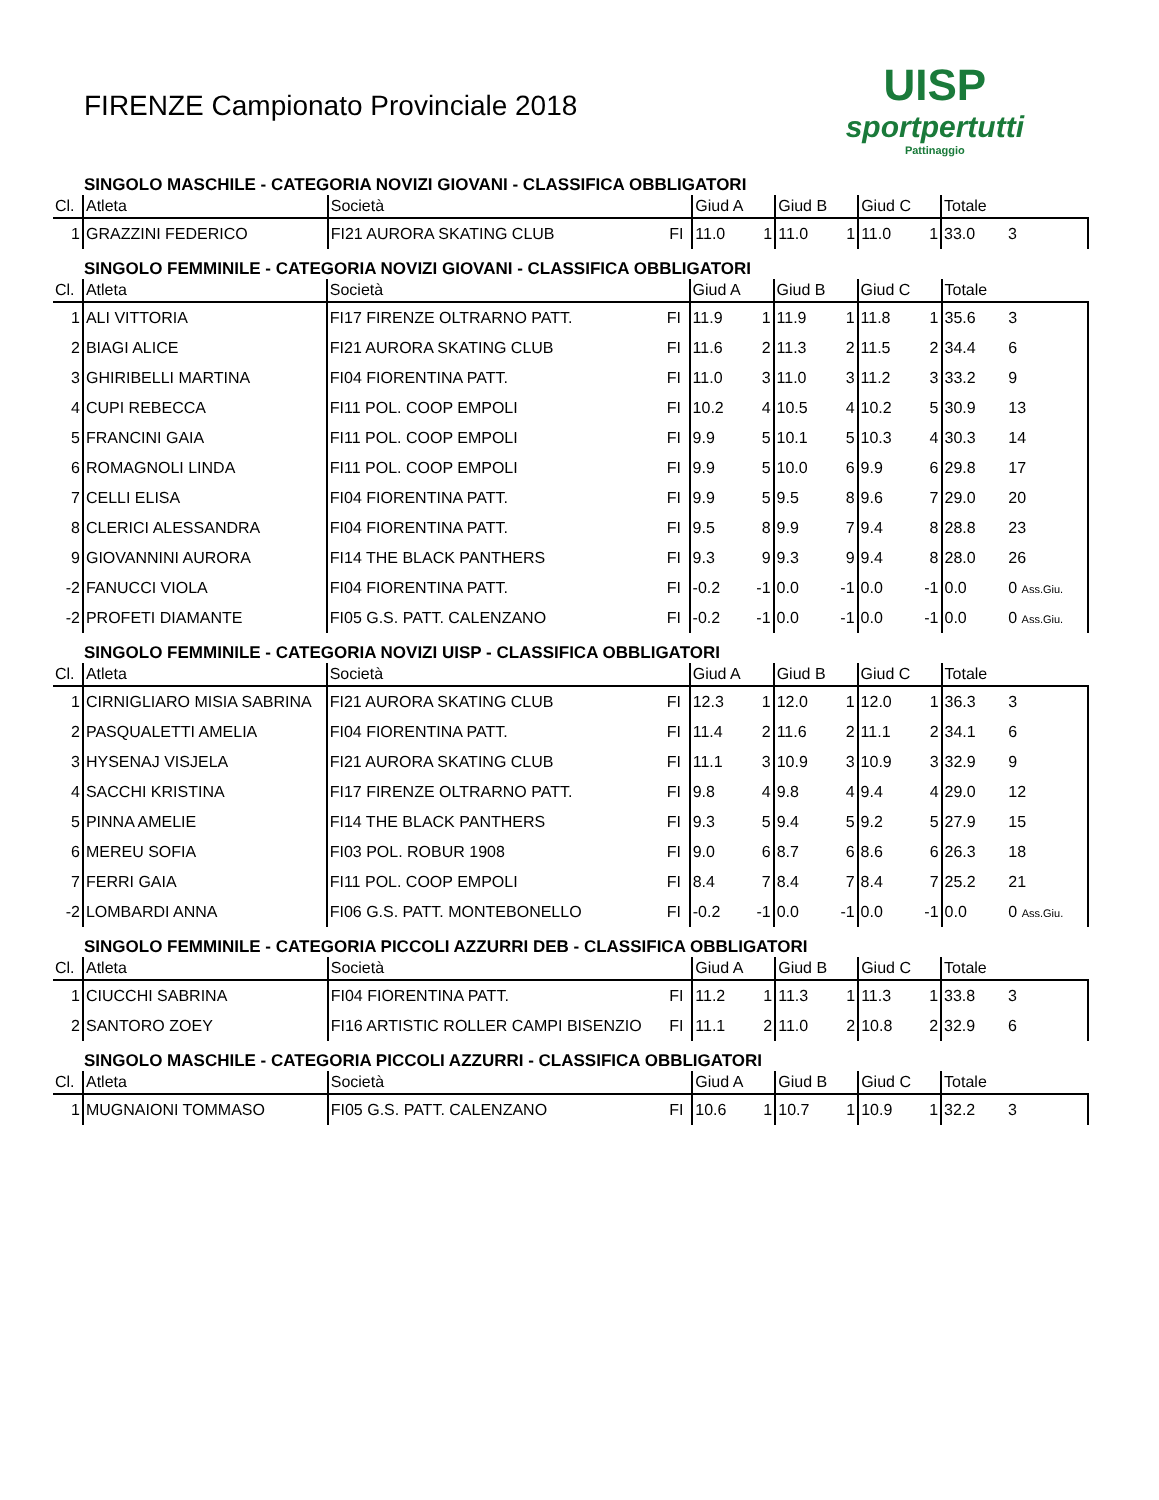FIRENZE Campionato Provinciale 2018
UISP
sportpertutti
Pattinaggio
SINGOLO MASCHILE - CATEGORIA NOVIZI GIOVANI - CLASSIFICA OBBLIGATORI
| Cl. | Atleta | Società | | Giud A | | Giud B | | Giud C | | Totale | |
| --- | --- | --- | --- | --- | --- | --- | --- | --- | --- | --- | --- |
| 1 | GRAZZINI FEDERICO | FI21 AURORA SKATING CLUB | FI | 11.0 | 1 | 11.0 | 1 | 11.0 | 1 | 33.0 | 3 |
SINGOLO FEMMINILE - CATEGORIA NOVIZI GIOVANI - CLASSIFICA OBBLIGATORI
| Cl. | Atleta | Società | | Giud A | | Giud B | | Giud C | | Totale | |
| --- | --- | --- | --- | --- | --- | --- | --- | --- | --- | --- | --- |
| 1 | ALI VITTORIA | FI17 FIRENZE OLTRARNO PATT. | FI | 11.9 | 1 | 11.9 | 1 | 11.8 | 1 | 35.6 | 3 |
| 2 | BIAGI ALICE | FI21 AURORA SKATING CLUB | FI | 11.6 | 2 | 11.3 | 2 | 11.5 | 2 | 34.4 | 6 |
| 3 | GHIRIBELLI MARTINA | FI04 FIORENTINA PATT. | FI | 11.0 | 3 | 11.0 | 3 | 11.2 | 3 | 33.2 | 9 |
| 4 | CUPI REBECCA | FI11 POL. COOP EMPOLI | FI | 10.2 | 4 | 10.5 | 4 | 10.2 | 5 | 30.9 | 13 |
| 5 | FRANCINI GAIA | FI11 POL. COOP EMPOLI | FI | 9.9 | 5 | 10.1 | 5 | 10.3 | 4 | 30.3 | 14 |
| 6 | ROMAGNOLI LINDA | FI11 POL. COOP EMPOLI | FI | 9.9 | 5 | 10.0 | 6 | 9.9 | 6 | 29.8 | 17 |
| 7 | CELLI ELISA | FI04 FIORENTINA PATT. | FI | 9.9 | 5 | 9.5 | 8 | 9.6 | 7 | 29.0 | 20 |
| 8 | CLERICI ALESSANDRA | FI04 FIORENTINA PATT. | FI | 9.5 | 8 | 9.9 | 7 | 9.4 | 8 | 28.8 | 23 |
| 9 | GIOVANNINI AURORA | FI14 THE BLACK PANTHERS | FI | 9.3 | 9 | 9.3 | 9 | 9.4 | 8 | 28.0 | 26 |
| -2 | FANUCCI VIOLA | FI04 FIORENTINA PATT. | FI | -0.2 | -1 | 0.0 | -1 | 0.0 | -1 | 0.0 | 0 Ass.Giu. |
| -2 | PROFETI DIAMANTE | FI05 G.S. PATT. CALENZANO | FI | -0.2 | -1 | 0.0 | -1 | 0.0 | -1 | 0.0 | 0 Ass.Giu. |
SINGOLO FEMMINILE - CATEGORIA NOVIZI UISP - CLASSIFICA OBBLIGATORI
| Cl. | Atleta | Società | | Giud A | | Giud B | | Giud C | | Totale | |
| --- | --- | --- | --- | --- | --- | --- | --- | --- | --- | --- | --- |
| 1 | CIRNIGLIARO MISIA SABRINA | FI21 AURORA SKATING CLUB | FI | 12.3 | 1 | 12.0 | 1 | 12.0 | 1 | 36.3 | 3 |
| 2 | PASQUALETTI AMELIA | FI04 FIORENTINA PATT. | FI | 11.4 | 2 | 11.6 | 2 | 11.1 | 2 | 34.1 | 6 |
| 3 | HYSENAJ VISJELA | FI21 AURORA SKATING CLUB | FI | 11.1 | 3 | 10.9 | 3 | 10.9 | 3 | 32.9 | 9 |
| 4 | SACCHI KRISTINA | FI17 FIRENZE OLTRARNO PATT. | FI | 9.8 | 4 | 9.8 | 4 | 9.4 | 4 | 29.0 | 12 |
| 5 | PINNA AMELIE | FI14 THE BLACK PANTHERS | FI | 9.3 | 5 | 9.4 | 5 | 9.2 | 5 | 27.9 | 15 |
| 6 | MEREU SOFIA | FI03 POL. ROBUR 1908 | FI | 9.0 | 6 | 8.7 | 6 | 8.6 | 6 | 26.3 | 18 |
| 7 | FERRI GAIA | FI11 POL. COOP EMPOLI | FI | 8.4 | 7 | 8.4 | 7 | 8.4 | 7 | 25.2 | 21 |
| -2 | LOMBARDI ANNA | FI06 G.S. PATT. MONTEBONELLO | FI | -0.2 | -1 | 0.0 | -1 | 0.0 | -1 | 0.0 | 0 Ass.Giu. |
SINGOLO FEMMINILE - CATEGORIA PICCOLI AZZURRI DEB - CLASSIFICA OBBLIGATORI
| Cl. | Atleta | Società | | Giud A | | Giud B | | Giud C | | Totale | |
| --- | --- | --- | --- | --- | --- | --- | --- | --- | --- | --- | --- |
| 1 | CIUCCHI SABRINA | FI04 FIORENTINA PATT. | FI | 11.2 | 1 | 11.3 | 1 | 11.3 | 1 | 33.8 | 3 |
| 2 | SANTORO ZOEY | FI16 ARTISTIC ROLLER CAMPI BISENZIO | FI | 11.1 | 2 | 11.0 | 2 | 10.8 | 2 | 32.9 | 6 |
SINGOLO MASCHILE - CATEGORIA PICCOLI AZZURRI - CLASSIFICA OBBLIGATORI
| Cl. | Atleta | Società | | Giud A | | Giud B | | Giud C | | Totale | |
| --- | --- | --- | --- | --- | --- | --- | --- | --- | --- | --- | --- |
| 1 | MUGNAIONI TOMMASO | FI05 G.S. PATT. CALENZANO | FI | 10.6 | 1 | 10.7 | 1 | 10.9 | 1 | 32.2 | 3 |